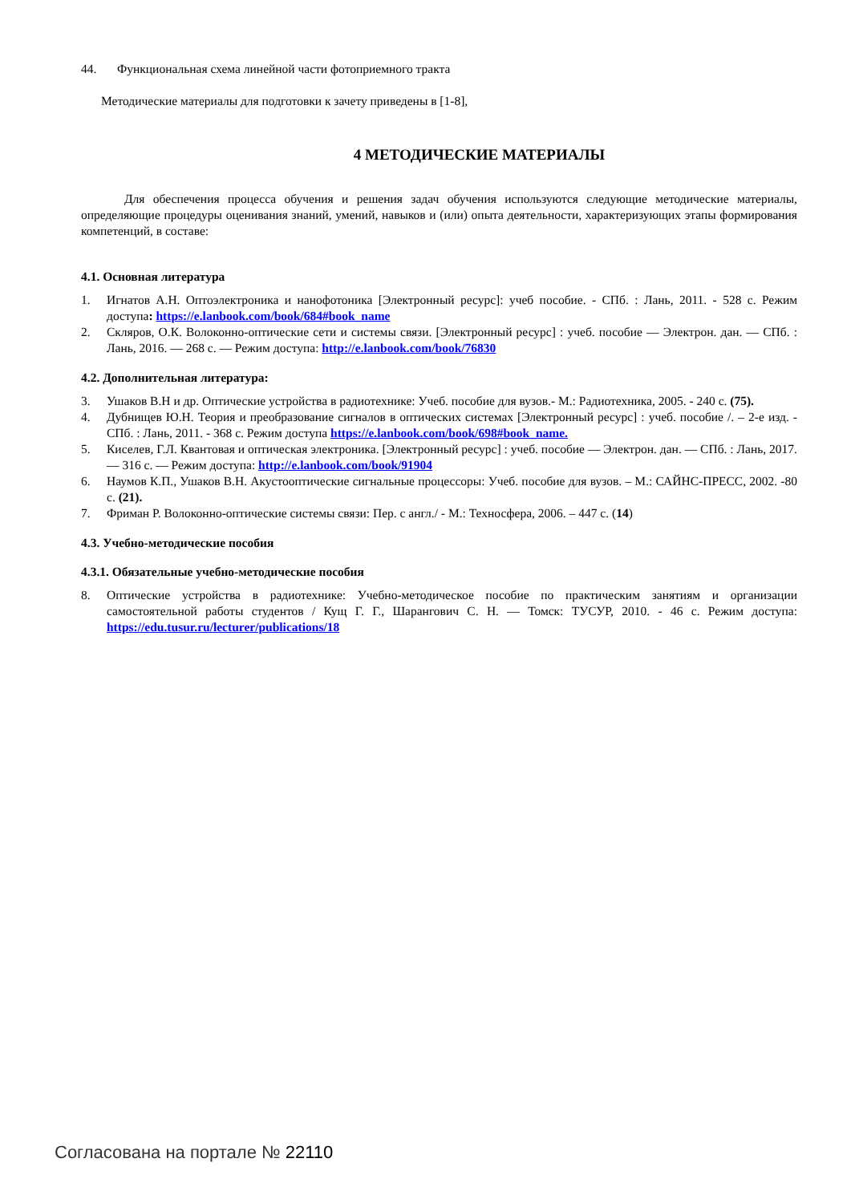44. Функциональная схема линейной части фотоприемного тракта
Методические материалы для подготовки к зачету приведены в [1-8],
4 МЕТОДИЧЕСКИЕ МАТЕРИАЛЫ
Для обеспечения процесса обучения и решения задач обучения используются следующие методические материалы, определяющие процедуры оценивания знаний, умений, навыков и (или) опыта деятельности, характеризующих этапы формирования компетенций, в составе:
4.1. Основная литература
1. Игнатов А.Н. Оптоэлектроника и нанофотоника [Электронный ресурс]: учеб пособие. - СПб. : Лань, 2011. - 528 с. Режим доступа: https://e.lanbook.com/book/684#book_name
2. Скляров, О.К. Волоконно-оптические сети и системы связи. [Электронный ресурс] : учеб. пособие — Электрон. дан. — СПб. : Лань, 2016. — 268 с. — Режим доступа: http://e.lanbook.com/book/76830
4.2. Дополнительная литература:
3. Ушаков В.Н и др. Оптические устройства в радиотехнике: Учеб. пособие для вузов.- М.: Радиотехника, 2005. - 240 с. (75).
4. Дубнищев Ю.Н. Теория и преобразование сигналов в оптических системах [Электронный ресурс] : учеб. пособие /. – 2-е изд. - СПб. : Лань, 2011. - 368 с. Режим доступа https://e.lanbook.com/book/698#book_name.
5. Киселев, Г.Л. Квантовая и оптическая электроника. [Электронный ресурс] : учеб. пособие — Электрон. дан. — СПб. : Лань, 2017. — 316 с. — Режим доступа: http://e.lanbook.com/book/91904
6. Наумов К.П., Ушаков В.Н. Акустооптические сигнальные процессоры: Учеб. пособие для вузов. – М.: САЙНС-ПРЕСС, 2002. -80 с. (21).
7. Фриман Р. Волоконно-оптические системы связи: Пер. с англ./ - М.: Техносфера, 2006. – 447 с. (14)
4.3. Учебно-методические пособия
4.3.1. Обязательные учебно-методические пособия
8. Оптические устройства в радиотехнике: Учебно-методическое пособие по практическим занятиям и организации самостоятельной работы студентов / Кущ Г. Г., Шарангович С. Н. — Томск: ТУСУР, 2010. - 46 с. Режим доступа: https://edu.tusur.ru/lecturer/publications/18
Согласована на портале № 22110